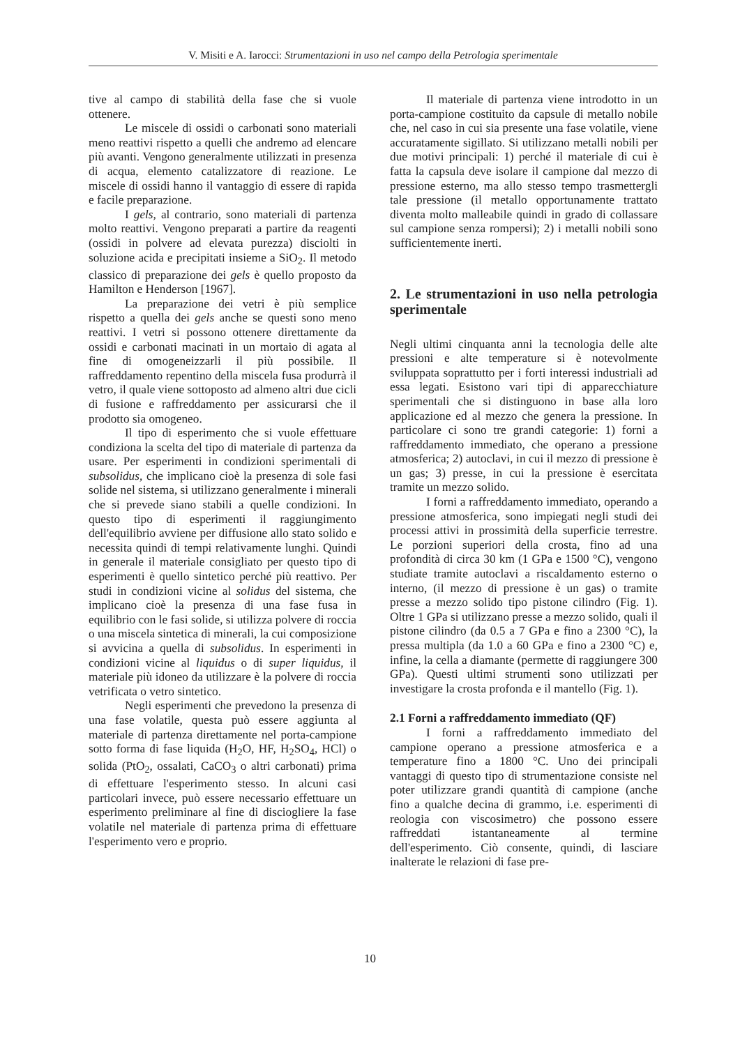V. Misiti e A. Iarocci: Strumentazioni in uso nel campo della Petrologia sperimentale
tive al campo di stabilità della fase che si vuole ottenere.
Le miscele di ossidi o carbonati sono materiali meno reattivi rispetto a quelli che andremo ad elencare più avanti. Vengono generalmente utilizzati in presenza di acqua, elemento catalizzatore di reazione. Le miscele di ossidi hanno il vantaggio di essere di rapida e facile preparazione.
I gels, al contrario, sono materiali di partenza molto reattivi. Vengono preparati a partire da reagenti (ossidi in polvere ad elevata purezza) disciolti in soluzione acida e precipitati insieme a SiO<sub>2</sub>. Il metodo classico di preparazione dei gels è quello proposto da Hamilton e Henderson [1967].
La preparazione dei vetri è più semplice rispetto a quella dei gels anche se questi sono meno reattivi. I vetri si possono ottenere direttamente da ossidi e carbonati macinati in un mortaio di agata al fine di omogeneizzarli il più possibile. Il raffreddamento repentino della miscela fusa produrrà il vetro, il quale viene sottoposto ad almeno altri due cicli di fusione e raffreddamento per assicurarsi che il prodotto sia omogeneo.
Il tipo di esperimento che si vuole effettuare condiziona la scelta del tipo di materiale di partenza da usare. Per esperimenti in condizioni sperimentali di subsolidus, che implicano cioè la presenza di sole fasi solide nel sistema, si utilizzano generalmente i minerali che si prevede siano stabili a quelle condizioni. In questo tipo di esperimenti il raggiungimento dell'equilibrio avviene per diffusione allo stato solido e necessita quindi di tempi relativamente lunghi. Quindi in generale il materiale consigliato per questo tipo di esperimenti è quello sintetico perché più reattivo. Per studi in condizioni vicine al solidus del sistema, che implicano cioè la presenza di una fase fusa in equilibrio con le fasi solide, si utilizza polvere di roccia o una miscela sintetica di minerali, la cui composizione si avvicina a quella di subsolidus. In esperimenti in condizioni vicine al liquidus o di super liquidus, il materiale più idoneo da utilizzare è la polvere di roccia vetrificata o vetro sintetico.
Negli esperimenti che prevedono la presenza di una fase volatile, questa può essere aggiunta al materiale di partenza direttamente nel porta-campione sotto forma di fase liquida (H<sub>2</sub>O, HF, H<sub>2</sub>SO<sub>4</sub>, HCl) o solida (PtO<sub>2</sub>, ossalati, CaCO<sub>3</sub> o altri carbonati) prima di effettuare l'esperimento stesso. In alcuni casi particolari invece, può essere necessario effettuare un esperimento preliminare al fine di disciogliere la fase volatile nel materiale di partenza prima di effettuare l'esperimento vero e proprio.
Il materiale di partenza viene introdotto in un porta-campione costituito da capsule di metallo nobile che, nel caso in cui sia presente una fase volatile, viene accuratamente sigillato. Si utilizzano metalli nobili per due motivi principali: 1) perché il materiale di cui è fatta la capsula deve isolare il campione dal mezzo di pressione esterno, ma allo stesso tempo trasmettergli tale pressione (il metallo opportunamente trattato diventa molto malleabile quindi in grado di collassare sul campione senza rompersi); 2) i metalli nobili sono sufficientemente inerti.
2. Le strumentazioni in uso nella petrologia sperimentale
Negli ultimi cinquanta anni la tecnologia delle alte pressioni e alte temperature si è notevolmente sviluppata soprattutto per i forti interessi industriali ad essa legati. Esistono vari tipi di apparecchiature sperimentali che si distinguono in base alla loro applicazione ed al mezzo che genera la pressione. In particolare ci sono tre grandi categorie: 1) forni a raffreddamento immediato, che operano a pressione atmosferica; 2) autoclavi, in cui il mezzo di pressione è un gas; 3) presse, in cui la pressione è esercitata tramite un mezzo solido.
I forni a raffreddamento immediato, operando a pressione atmosferica, sono impiegati negli studi dei processi attivi in prossimità della superficie terrestre. Le porzioni superiori della crosta, fino ad una profondità di circa 30 km (1 GPa e 1500 °C), vengono studiate tramite autoclavi a riscaldamento esterno o interno, (il mezzo di pressione è un gas) o tramite presse a mezzo solido tipo pistone cilindro (Fig. 1). Oltre 1 GPa si utilizzano presse a mezzo solido, quali il pistone cilindro (da 0.5 a 7 GPa e fino a 2300 °C), la pressa multipla (da 1.0 a 60 GPa e fino a 2300 °C) e, infine, la cella a diamante (permette di raggiungere 300 GPa). Questi ultimi strumenti sono utilizzati per investigare la crosta profonda e il mantello (Fig. 1).
2.1 Forni a raffreddamento immediato (QF)
I forni a raffreddamento immediato del campione operano a pressione atmosferica e a temperature fino a 1800 °C. Uno dei principali vantaggi di questo tipo di strumentazione consiste nel poter utilizzare grandi quantità di campione (anche fino a qualche decina di grammo, i.e. esperimenti di reologia con viscosimetro) che possono essere raffreddati istantaneamente al termine dell'esperimento. Ciò consente, quindi, di lasciare inalterate le relazioni di fase pre-
10